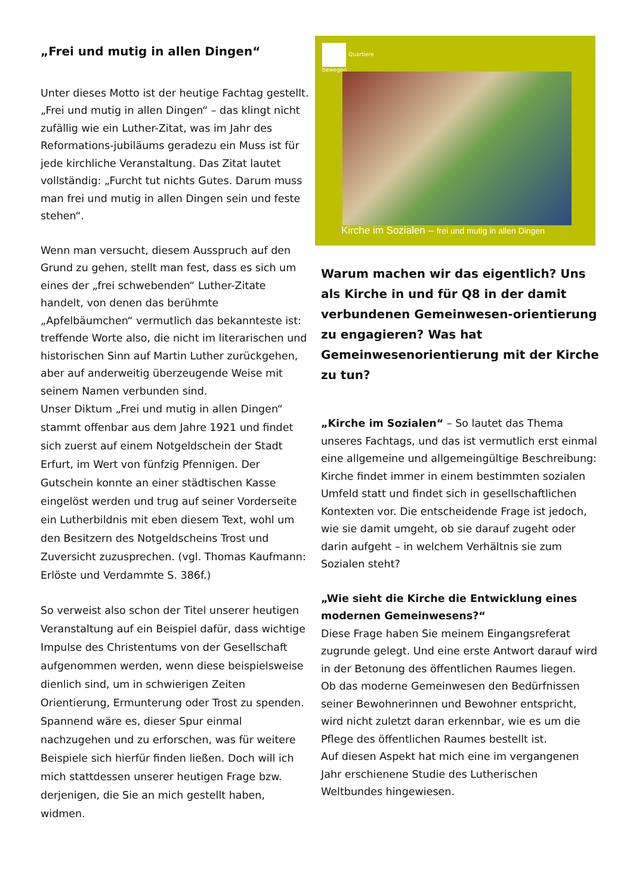„Frei und mutig in allen Dingen“
Unter dieses Motto ist der heutige Fachtag gestellt. „Frei und mutig in allen Dingen“ – das klingt nicht zufällig wie ein Luther-Zitat, was im Jahr des Reformations-jubiläums geradezu ein Muss ist für jede kirchliche Veranstaltung. Das Zitat lautet vollständig: „Furcht tut nichts Gutes. Darum muss man frei und mutig in allen Dingen sein und feste stehen“.
Wenn man versucht, diesem Ausspruch auf den Grund zu gehen, stellt man fest, dass es sich um eines der „frei schwebenden“ Luther-Zitate handelt, von denen das berühmte „Apfelbäumchen“ vermutlich das bekannteste ist: treffende Worte also, die nicht im literarischen und historischen Sinn auf Martin Luther zurückgehen, aber auf anderweitig überzeugende Weise mit seinem Namen verbunden sind.
Unser Diktum „Frei und mutig in allen Dingen“ stammt offenbar aus dem Jahre 1921 und findet sich zuerst auf einem Notgeldschein der Stadt Erfurt, im Wert von fünfzig Pfennigen. Der Gutschein konnte an einer städtischen Kasse eingelöst werden und trug auf seiner Vorderseite ein Lutherbildnis mit eben diesem Text, wohl um den Besitzern des Notgeldscheins Trost und Zuversicht zuzusprechen. (vgl. Thomas Kaufmann: Erlöste und Verdammte S. 386f.)
So verweist also schon der Titel unserer heutigen Veranstaltung auf ein Beispiel dafür, dass wichtige Impulse des Christentums von der Gesellschaft aufgenommen werden, wenn diese beispielsweise dienlich sind, um in schwierigen Zeiten Orientierung, Ermunterung oder Trost zu spenden. Spannend wäre es, dieser Spur einmal nachzugehen und zu erforschen, was für weitere Beispiele sich hierfür finden ließen. Doch will ich mich stattdessen unserer heutigen Frage bzw. derjenigen, die Sie an mich gestellt haben, widmen.
Quartiere
bewegen
Kirche im Sozialen – frei und mutig in allen Dingen
Warum machen wir das eigentlich? Uns als Kirche in und für Q8 in der damit verbundenen Gemeinwesen-orientierung zu engagieren? Was hat Gemeinwesenorientierung mit der Kirche zu tun?
„Kirche im Sozialen“ – So lautet das Thema unseres Fachtags, und das ist vermutlich erst einmal eine allgemeine und allgemeingültige Beschreibung: Kirche findet immer in einem bestimmten sozialen Umfeld statt und findet sich in gesellschaftlichen Kontexten vor. Die entscheidende Frage ist jedoch, wie sie damit umgeht, ob sie darauf zugeht oder darin aufgeht – in welchem Verhältnis sie zum Sozialen steht?
„Wie sieht die Kirche die Entwicklung eines modernen Gemeinwesens?“
Diese Frage haben Sie meinem Eingangsreferat zugrunde gelegt. Und eine erste Antwort darauf wird in der Betonung des öffentlichen Raumes liegen.
Ob das moderne Gemeinwesen den Bedürfnissen seiner Bewohnerinnen und Bewohner entspricht, wird nicht zuletzt daran erkennbar, wie es um die Pflege des öffentlichen Raumes bestellt ist.
Auf diesen Aspekt hat mich eine im vergangenen Jahr erschienene Studie des Lutherischen Weltbundes hingewiesen.